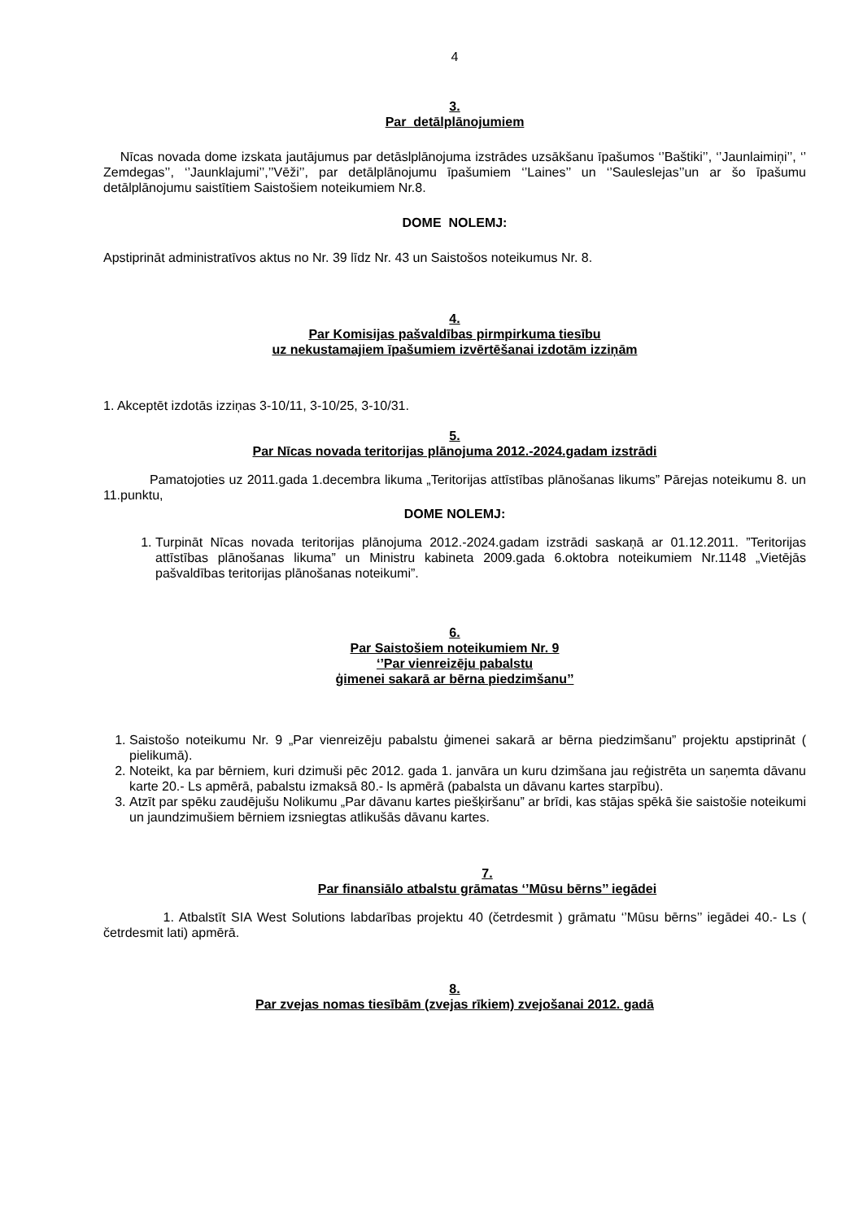4
3.
Par detālplānojumiem
Nīcas novada dome izskata jautājumus par detāslplānojuma izstrādes uzsākšanu īpašumos ‘’Baštiki’’, ‘’Jaunlaimiņi’’, ‘’ Zemdegas’’, ‘’Jaunklajumi’’,’’Vēži’’, par detālplānojumu īpašumiem ‘’Laines’’ un ‘’Sauleslejas’’un ar šo īpašumu detālplānojumu saistītiem Saistošiem noteikumiem Nr.8.
DOME NOLEMJ:
Apstiprināt administratīvos aktus no Nr. 39 līdz Nr. 43 un Saistošos noteikumus Nr. 8.
4.
Par Komisijas pašvaldības pirmpirkuma tiesību
uz nekustamajiem īpašumiem izvērtēšanai izdotām izziņām
1. Akceptēt izdotās izziņas 3-10/11, 3-10/25, 3-10/31.
5.
Par Nīcas novada teritorijas plānojuma 2012.-2024.gadam izstrādi
Pamatojoties uz 2011.gada 1.decembra likuma „Teritorijas attīstības plānošanas likums” Pārejas noteikumu 8. un 11.punktu,
DOME NOLEMJ:
1. Turpināt Nīcas novada teritorijas plānojuma 2012.-2024.gadam izstrādi saskaņā ar 01.12.2011. ”Teritorijas attīstības plānošanas likuma” un Ministru kabineta 2009.gada 6.oktobra noteikumiem Nr.1148 „Vietējās pašvaldības teritorijas plānošanas noteikumi”.
6.
Par Saistošiem noteikumiem Nr. 9
‘’Par vienreizēju pabalstu
ģimenei sakarā ar bērna piedzimšanu’’
1. Saistošo noteikumu Nr. 9 „Par vienreizēju pabalstu ģimenei sakarā ar bērna piedzimšanu” projektu apstiprināt ( pielikumā).
2. Noteikt, ka par bērniem, kuri dzimuši pēc 2012. gada 1. janvāra un kuru dzimšana jau reģistrēta un saņemta dāvanu karte 20.- Ls apmērā, pabalstu izmaksā 80.- ls apmērā (pabalsta un dāvanu kartes starpību).
3. Atzīt par spēku zaudējušu Nolikumu „Par dāvanu kartes piešķiršanu” ar brīdi, kas stājas spēkā šie saistošie noteikumi un jaundzimušiem bērniem izsniegtas atlikušās dāvanu kartes.
7.
Par finansiālo atbalstu grāmatas ‘’Mūsu bērns’’ iegādei
1. Atbalstīt SIA West Solutions labdarības projektu 40 (četrdesmit ) grāmatu ‘’Mūsu bērns’’ iegādei 40.- Ls ( četrdesmit lati) apmērā.
8.
Par zvejas nomas tiesībām (zvejas rīkiem) zvejošanai 2012. gadā